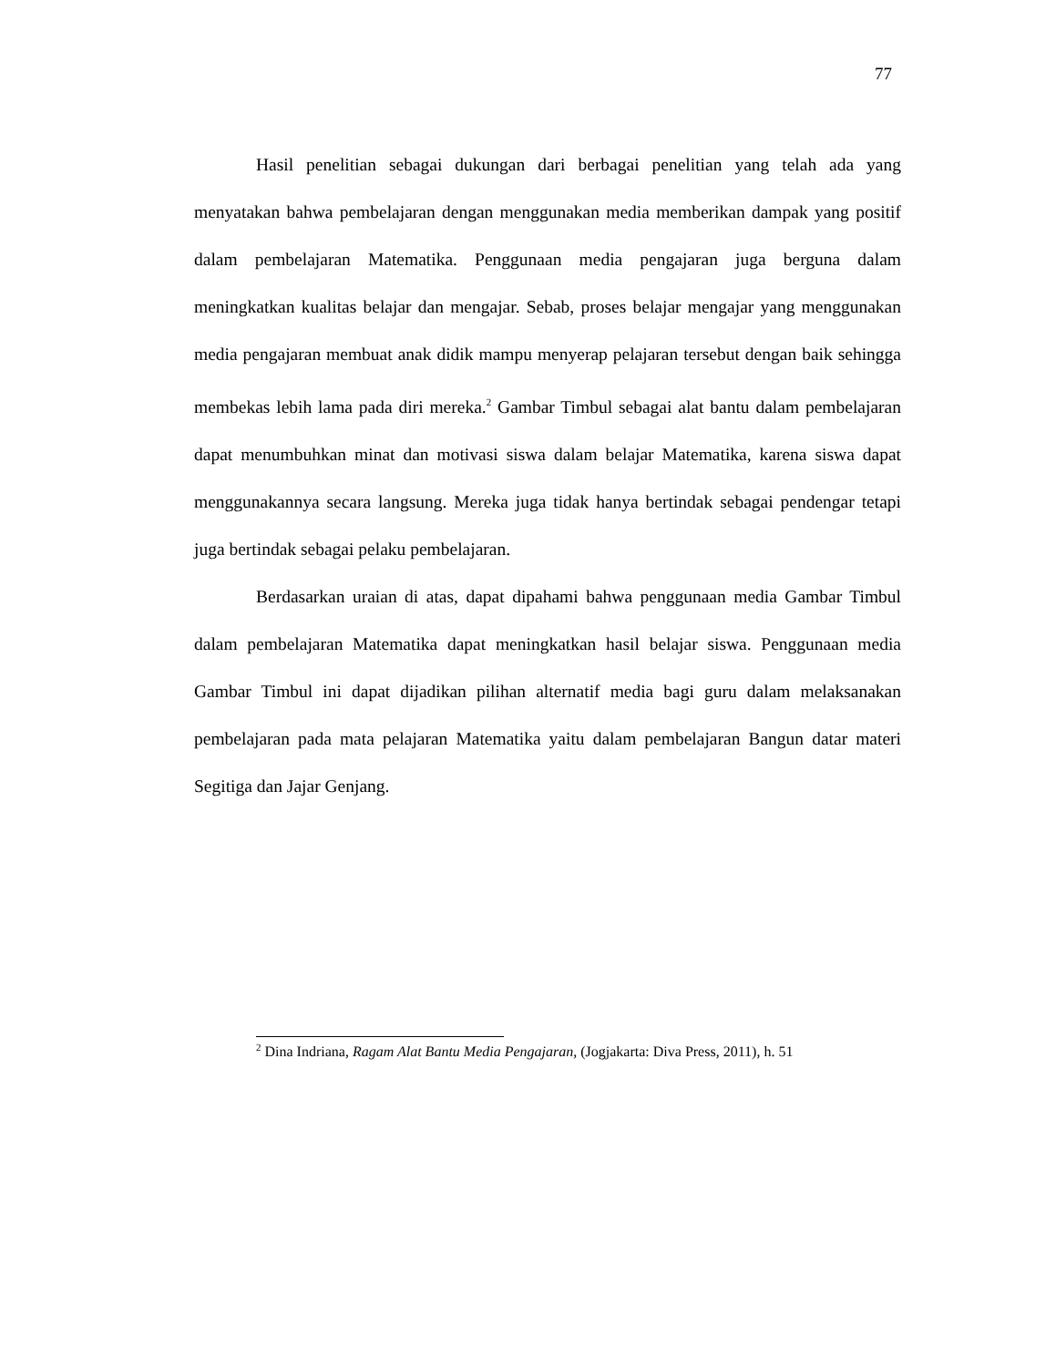77
Hasil penelitian sebagai dukungan dari berbagai penelitian yang telah ada yang menyatakan bahwa pembelajaran dengan menggunakan media memberikan dampak yang positif dalam pembelajaran Matematika. Penggunaan media pengajaran juga berguna dalam meningkatkan kualitas belajar dan mengajar. Sebab, proses belajar mengajar yang menggunakan media pengajaran membuat anak didik mampu menyerap pelajaran tersebut dengan baik sehingga membekas lebih lama pada diri mereka.<sup>2</sup> Gambar Timbul sebagai alat bantu dalam pembelajaran dapat menumbuhkan minat dan motivasi siswa dalam belajar Matematika, karena siswa dapat menggunakannya secara langsung. Mereka juga tidak hanya bertindak sebagai pendengar tetapi juga bertindak sebagai pelaku pembelajaran.
Berdasarkan uraian di atas, dapat dipahami bahwa penggunaan media Gambar Timbul dalam pembelajaran Matematika dapat meningkatkan hasil belajar siswa. Penggunaan media Gambar Timbul ini dapat dijadikan pilihan alternatif media bagi guru dalam melaksanakan pembelajaran pada mata pelajaran Matematika yaitu dalam pembelajaran Bangun datar materi Segitiga dan Jajar Genjang.
<sup>2</sup> Dina Indriana, Ragam Alat Bantu Media Pengajaran, (Jogjakarta: Diva Press, 2011), h. 51